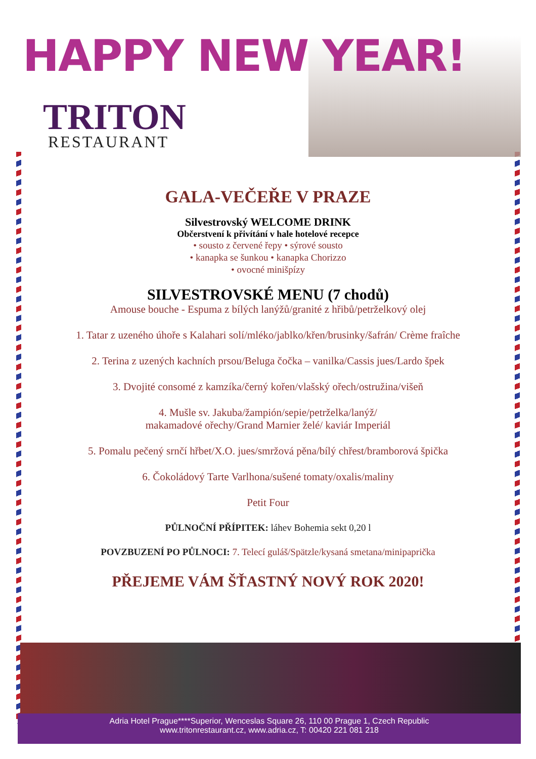HAPPY NEW YEAR!
TRITON
RESTAURANT
GALA-VEČEŘE V PRAZE
Silvestrovský WELCOME DRINK
Občerstvení k přivítání v hale hotelové recepce
• sousto z červené řepy • sýrové sousto
• kanapka se šunkou • kanapka Chorizzo
• ovocné minišpízy
SILVESTROVSKÉ MENU (7 chodů)
Amouse bouche - Espuma z bílých lanýžů/granité z hřibů/petrželkový olej
1. Tatar z uzeného úhoře s Kalahari solí/mléko/jablko/křen/brusinky/šafrán/ Crème fraîche
2. Terina z uzených kachních prsou/Beluga čočka – vanilka/Cassis jues/Lardo špek
3. Dvojité consomé z kamzíka/černý kořen/vlašský ořech/ostružina/višeň
4. Mušle sv. Jakuba/žampión/sepie/petrželka/lanýž/
makamadové ořechy/Grand Marnier želé/ kaviár Imperiál
5. Pomalu pečený srnčí hřbet/X.O. jues/smržová pěna/bílý chřest/bramborová špička
6. Čokoládový Tarte Varlhona/sušené tomaty/oxalis/maliny
Petit Four
PŮLNOČNÍ PŘÍPITEK: láhev Bohemia sekt 0,20 l
POVZBUZENÍ PO PŮLNOCI: 7. Telecí guláš/Spätzle/kysaná smetana/minipaprička
PŘEJEME VÁM ŠŤASTNÝ NOVÝ ROK 2020!
Adria Hotel Prague****Superior, Wenceslas Square 26, 110 00 Prague 1, Czech Republic
www.tritonrestaurant.cz, www.adria.cz, T: 00420 221 081 218